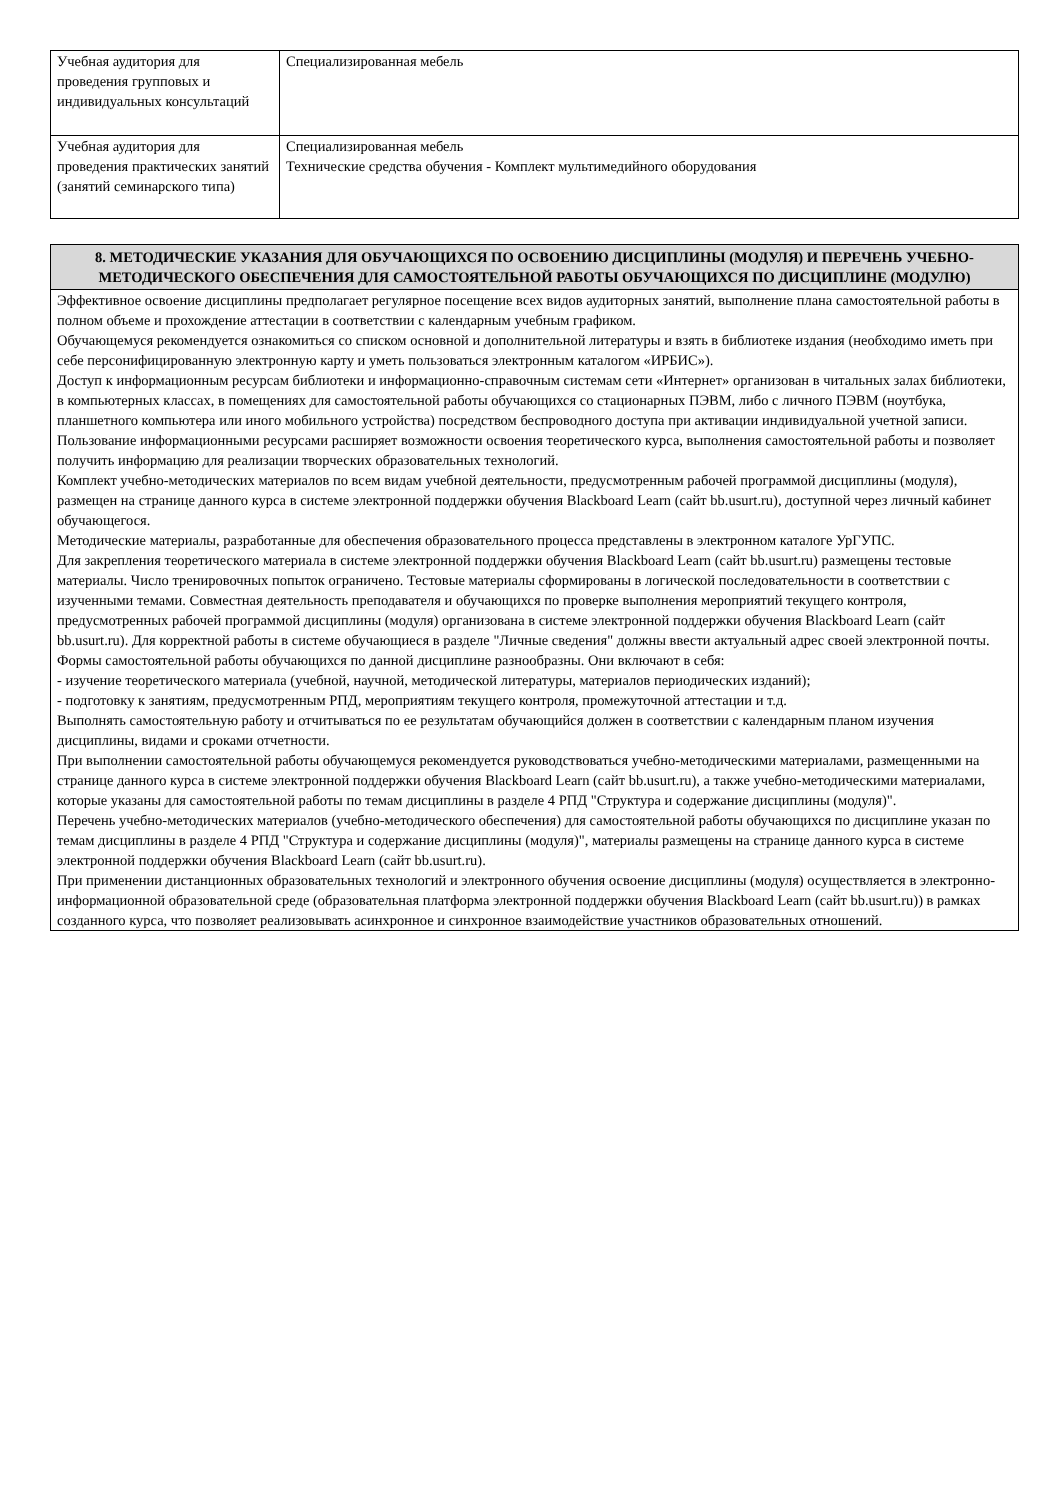| Учебная аудитория для проведения групповых и индивидуальных консультаций | Специализированная мебель |
| Учебная аудитория для проведения практических занятий (занятий семинарского типа) | Специализированная мебель Технические средства обучения - Комплект мультимедийного оборудования |
| 8. МЕТОДИЧЕСКИЕ УКАЗАНИЯ ДЛЯ ОБУЧАЮЩИХСЯ ПО ОСВОЕНИЮ ДИСЦИПЛИНЫ (МОДУЛЯ) И ПЕРЕЧЕНЬ УЧЕБНО-МЕТОДИЧЕСКОГО ОБЕСПЕЧЕНИЯ ДЛЯ САМОСТОЯТЕЛЬНОЙ РАБОТЫ ОБУЧАЮЩИХСЯ ПО ДИСЦИПЛИНЕ (МОДУЛЮ) |
| Эффективное освоение дисциплины предполагает регулярное посещение всех видов аудиторных занятий, выполнение плана самостоятельной работы в полном объеме и прохождение аттестации в соответствии с календарным учебным графиком. Обучающемуся рекомендуется ознакомиться со списком основной и дополнительной литературы и взять в библиотеке издания (необходимо иметь при себе персонифицированную электронную карту и уметь пользоваться электронным каталогом «ИРБИС»). Доступ к информационным ресурсам библиотеки и информационно-справочным системам сети «Интернет» организован в читальных залах библиотеки, в компьютерных классах, в помещениях для самостоятельной работы обучающихся со стационарных ПЭВМ, либо с личного ПЭВМ (ноутбука, планшетного компьютера или иного мобильного устройства) посредством беспроводного доступа при активации индивидуальной учетной записи. Пользование информационными ресурсами расширяет возможности освоения теоретического курса, выполнения самостоятельной работы и позволяет получить информацию для реализации творческих образовательных технологий. Комплект учебно-методических материалов по всем видам учебной деятельности, предусмотренным рабочей программой дисциплины (модуля), размещен на странице данного курса в системе электронной поддержки обучения Blackboard Learn (сайт bb.usurt.ru), доступной через личный кабинет обучающегося. Методические материалы, разработанные для обеспечения образовательного процесса представлены в электронном каталоге УрГУПС. Для закрепления теоретического материала в системе электронной поддержки обучения Blackboard Learn (сайт bb.usurt.ru) размещены тестовые материалы. Число тренировочных попыток ограничено. Тестовые материалы сформированы в логической последовательности в соответствии с изученными темами. Совместная деятельность преподавателя и обучающихся по проверке выполнения мероприятий текущего контроля, предусмотренных рабочей программой дисциплины (модуля) организована в системе электронной поддержки обучения Blackboard Learn (сайт bb.usurt.ru). Для корректной работы в системе обучающиеся в разделе "Личные сведения" должны ввести актуальный адрес своей электронной почты. Формы самостоятельной работы обучающихся по данной дисциплине разнообразны. Они включают в себя: - изучение теоретического материала (учебной, научной, методической литературы, материалов периодических изданий); - подготовку к занятиям, предусмотренным РПД, мероприятиям текущего контроля, промежуточной аттестации и т.д. Выполнять самостоятельную работу и отчитываться по ее результатам обучающийся должен в соответствии с календарным планом изучения дисциплины, видами и сроками отчетности. При выполнении самостоятельной работы обучающемуся рекомендуется руководствоваться учебно-методическими материалами, размещенными на странице данного курса в системе электронной поддержки обучения Blackboard Learn (сайт bb.usurt.ru), а также учебно-методическими материалами, которые указаны для самостоятельной работы по темам дисциплины в разделе 4 РПД "Структура и содержание дисциплины (модуля)". Перечень учебно-методических материалов (учебно-методического обеспечения) для самостоятельной работы обучающихся по дисциплине указан по темам дисциплины в разделе 4 РПД "Структура и содержание дисциплины (модуля)", материалы размещены на странице данного курса в системе электронной поддержки обучения Blackboard Learn (сайт bb.usurt.ru). При применении дистанционных образовательных технологий и электронного обучения освоение дисциплины (модуля) осуществляется в электронно-информационной образовательной среде (образовательная платформа электронной поддержки обучения Blackboard Learn (сайт bb.usurt.ru)) в рамках созданного курса, что позволяет реализовывать асинхронное и синхронное взаимодействие участников образовательных отношений. |